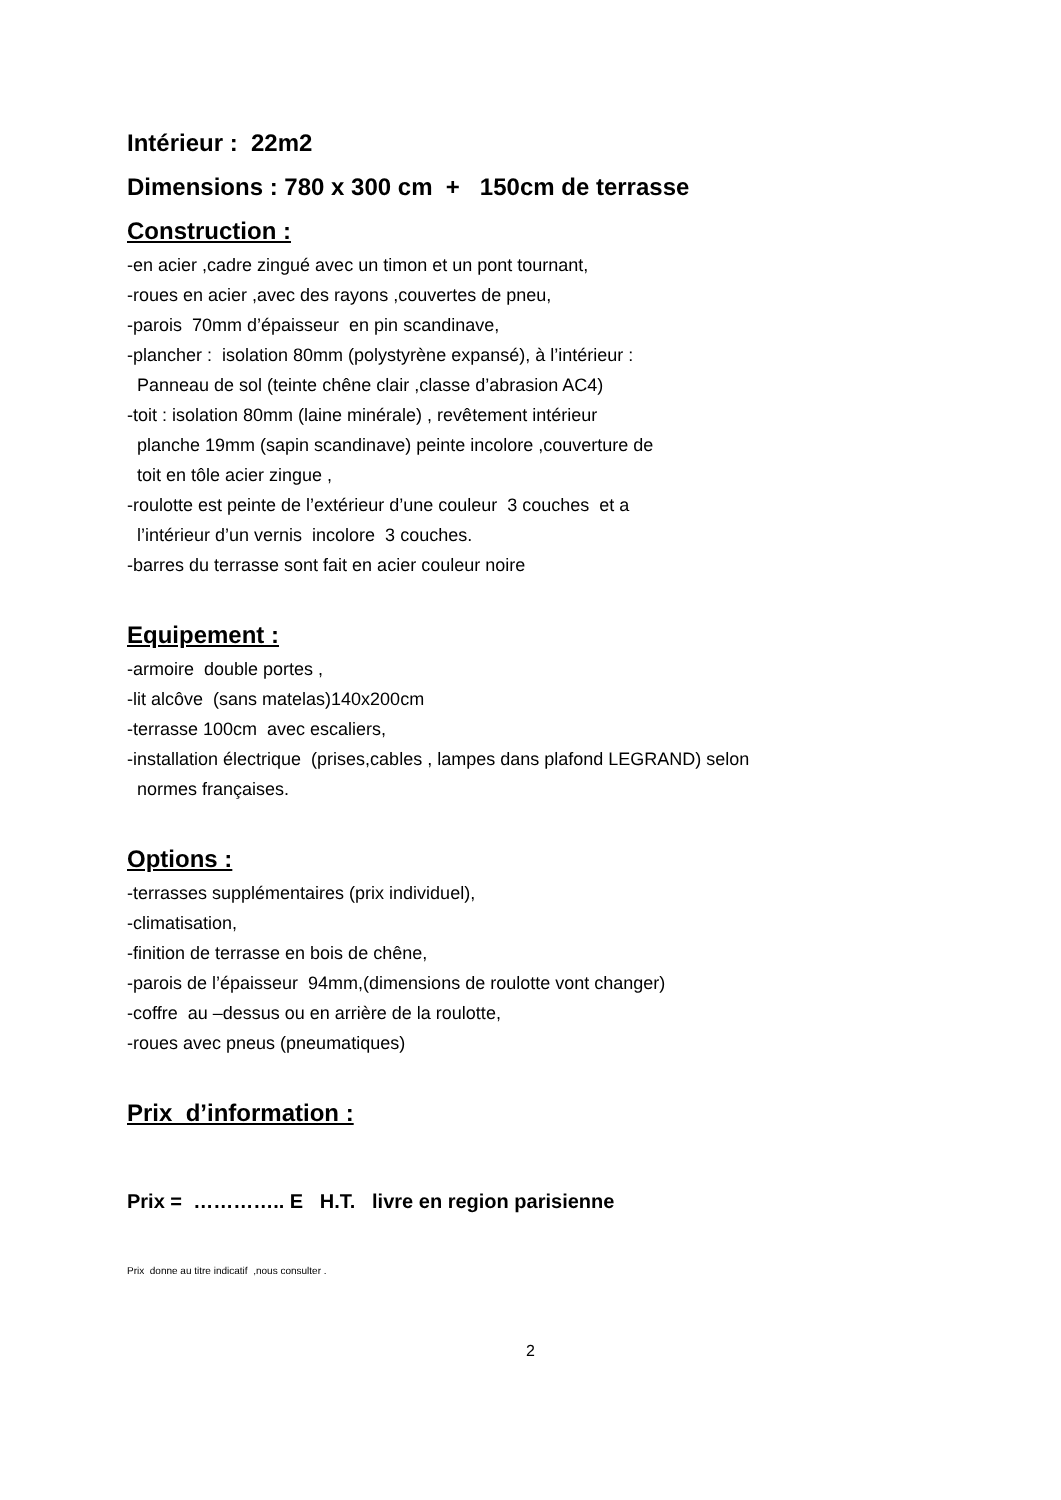Intérieur : 22m2
Dimensions : 780 x 300 cm + 150cm de terrasse
Construction :
-en acier ,cadre zingué avec un timon et un pont tournant,
-roues en acier ,avec des rayons ,couvertes de pneu,
-parois 70mm d’épaisseur en pin scandinave,
-plancher : isolation 80mm (polystyrène expansé), à l’intérieur :
Panneau de sol (teinte chêne clair ,classe d’abrasion AC4)
-toit : isolation 80mm (laine minérale) , revêtement intérieur
planche 19mm (sapin scandinave) peinte incolore ,couverture de
toit en tôle acier zingue ,
-roulotte est peinte de l’extérieur d’une couleur 3 couches et a
l’intérieur d’un vernis incolore 3 couches.
-barres du terrasse sont fait en acier couleur noire
Equipement :
-armoire double portes ,
-lit alcôve (sans matelas)140x200cm
-terrasse 100cm avec escaliers,
-installation électrique (prises,cables , lampes dans plafond LEGRAND) selon
normes françaises.
Options :
-terrasses supplémentaires (prix individuel),
-climatisation,
-finition de terrasse en bois de chêne,
-parois de l’épaisseur 94mm,(dimensions de roulotte vont changer)
-coffre au –dessus ou en arrière de la roulotte,
-roues avec pneus (pneumatiques)
Prix d’information :
Prix = ………….. E H.T. livre en region parisienne
Prix donne au titre indicatif ,nous consulter .
2